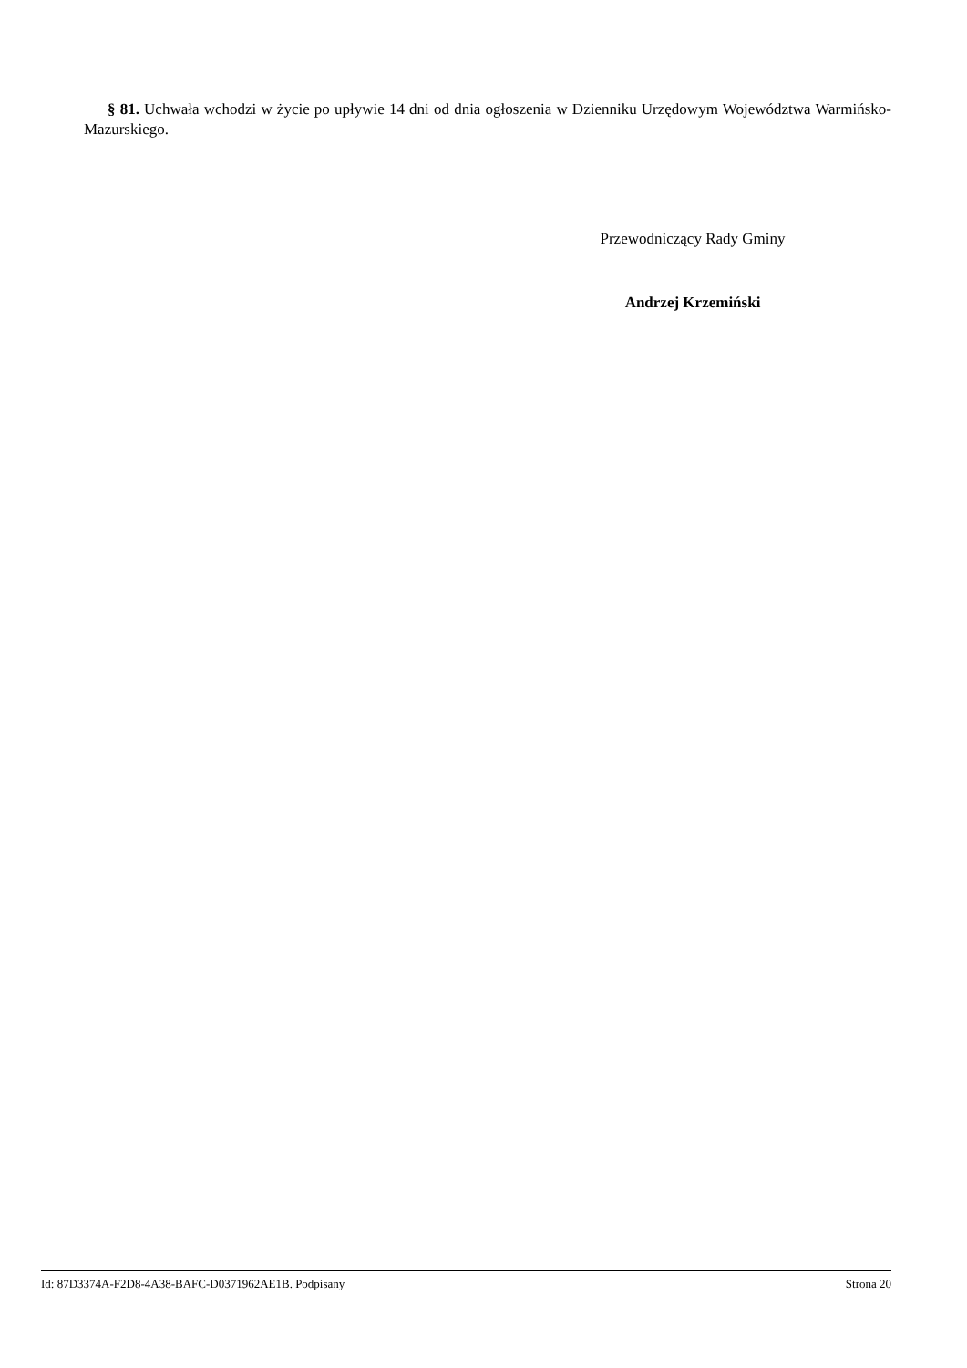§ 81. Uchwała wchodzi w życie po upływie 14 dni od dnia ogłoszenia w Dzienniku Urzędowym Województwa Warmińsko-Mazurskiego.
Przewodniczący Rady Gminy
Andrzej Krzemiński
Id: 87D3374A-F2D8-4A38-BAFC-D0371962AE1B. Podpisany Strona 20